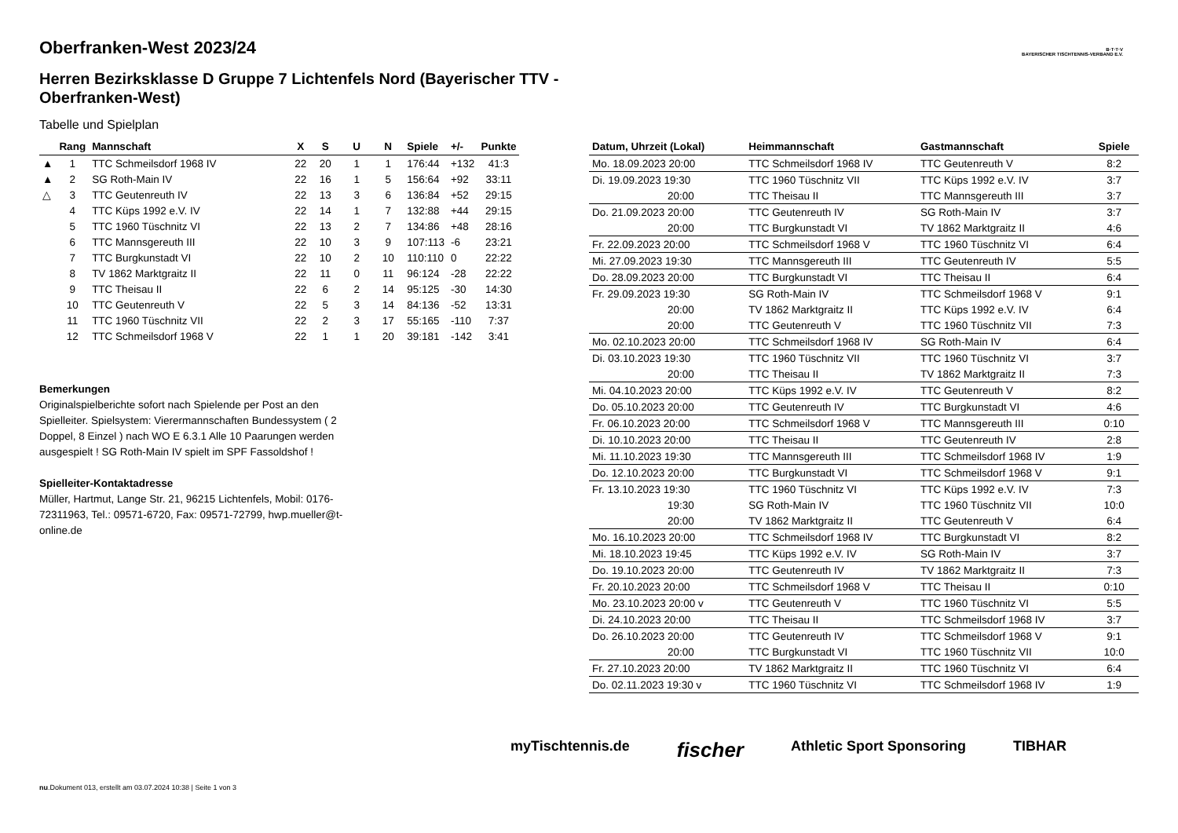B·T·T·V
BAYERISCHER TISCHTENNIS-VERBAND E.V.
Oberfranken-West 2023/24
Herren Bezirksklasse D Gruppe 7 Lichtenfels Nord (Bayerischer TTV - Oberfranken-West)
Tabelle und Spielplan
| | Rang | Mannschaft | X | S | U | N | Spiele | +/- | Punkte |
| --- | --- | --- | --- | --- | --- | --- | --- | --- | --- |
| ▲ | 1 | TTC Schmeilsdorf 1968 IV | 22 | 20 | 1 | 1 | 176:44 | +132 | 41:3 |
| ▲ | 2 | SG Roth-Main IV | 22 | 16 | 1 | 5 | 156:64 | +92 | 33:11 |
| △ | 3 | TTC Geutenreuth IV | 22 | 13 | 3 | 6 | 136:84 | +52 | 29:15 |
| | 4 | TTC Küps 1992 e.V. IV | 22 | 14 | 1 | 7 | 132:88 | +44 | 29:15 |
| | 5 | TTC 1960 Tüschnitz VI | 22 | 13 | 2 | 7 | 134:86 | +48 | 28:16 |
| | 6 | TTC Mannsgereuth III | 22 | 10 | 3 | 9 | 107:113 | -6 | 23:21 |
| | 7 | TTC Burgkunstadt VI | 22 | 10 | 2 | 10 | 110:110 | 0 | 22:22 |
| | 8 | TV 1862 Marktgraitz II | 22 | 11 | 0 | 11 | 96:124 | -28 | 22:22 |
| | 9 | TTC Theisau II | 22 | 6 | 2 | 14 | 95:125 | -30 | 14:30 |
| | 10 | TTC Geutenreuth V | 22 | 5 | 3 | 14 | 84:136 | -52 | 13:31 |
| | 11 | TTC 1960 Tüschnitz VII | 22 | 2 | 3 | 17 | 55:165 | -110 | 7:37 |
| | 12 | TTC Schmeilsdorf 1968 V | 22 | 1 | 1 | 20 | 39:181 | -142 | 3:41 |
Bemerkungen
Originalspielberichte sofort nach Spielende per Post an den Spielleiter. Spielsystem: Vierermannschaften Bundessystem ( 2 Doppel, 8 Einzel ) nach WO E 6.3.1 Alle 10 Paarungen werden ausgespielt ! SG Roth-Main IV spielt im SPF Fassoldshof !
Spielleiter-Kontaktadresse
Müller, Hartmut, Lange Str. 21, 96215 Lichtenfels, Mobil: 0176-72311963, Tel.: 09571-6720, Fax: 09571-72799, hwp.mueller@t-online.de
| Datum, Uhrzeit (Lokal) | Heimmannschaft | Gastmannschaft | Spiele |
| --- | --- | --- | --- |
| Mo. 18.09.2023 20:00 | TTC Schmeilsdorf 1968 IV | TTC Geutenreuth V | 8:2 |
| Di. 19.09.2023 19:30 | TTC 1960 Tüschnitz VII | TTC Küps 1992 e.V. IV | 3:7 |
| 20:00 | TTC Theisau II | TTC Mannsgereuth III | 3:7 |
| Do. 21.09.2023 20:00 | TTC Geutenreuth IV | SG Roth-Main IV | 3:7 |
| 20:00 | TTC Burgkunstadt VI | TV 1862 Marktgraitz II | 4:6 |
| Fr. 22.09.2023 20:00 | TTC Schmeilsdorf 1968 V | TTC 1960 Tüschnitz VI | 6:4 |
| Mi. 27.09.2023 19:30 | TTC Mannsgereuth III | TTC Geutenreuth IV | 5:5 |
| Do. 28.09.2023 20:00 | TTC Burgkunstadt VI | TTC Theisau II | 6:4 |
| Fr. 29.09.2023 19:30 | SG Roth-Main IV | TTC Schmeilsdorf 1968 V | 9:1 |
| 20:00 | TV 1862 Marktgraitz II | TTC Küps 1992 e.V. IV | 6:4 |
| 20:00 | TTC Geutenreuth V | TTC 1960 Tüschnitz VII | 7:3 |
| Mo. 02.10.2023 20:00 | TTC Schmeilsdorf 1968 IV | SG Roth-Main IV | 6:4 |
| Di. 03.10.2023 19:30 | TTC 1960 Tüschnitz VII | TTC 1960 Tüschnitz VI | 3:7 |
| 20:00 | TTC Theisau II | TV 1862 Marktgraitz II | 7:3 |
| Mi. 04.10.2023 20:00 | TTC Küps 1992 e.V. IV | TTC Geutenreuth V | 8:2 |
| Do. 05.10.2023 20:00 | TTC Geutenreuth IV | TTC Burgkunstadt VI | 4:6 |
| Fr. 06.10.2023 20:00 | TTC Schmeilsdorf 1968 V | TTC Mannsgereuth III | 0:10 |
| Di. 10.10.2023 20:00 | TTC Theisau II | TTC Geutenreuth IV | 2:8 |
| Mi. 11.10.2023 19:30 | TTC Mannsgereuth III | TTC Schmeilsdorf 1968 IV | 1:9 |
| Do. 12.10.2023 20:00 | TTC Burgkunstadt VI | TTC Schmeilsdorf 1968 V | 9:1 |
| Fr. 13.10.2023 19:30 | TTC 1960 Tüschnitz VI | TTC Küps 1992 e.V. IV | 7:3 |
| 19:30 | SG Roth-Main IV | TTC 1960 Tüschnitz VII | 10:0 |
| 20:00 | TV 1862 Marktgraitz II | TTC Geutenreuth V | 6:4 |
| Mo. 16.10.2023 20:00 | TTC Schmeilsdorf 1968 IV | TTC Burgkunstadt VI | 8:2 |
| Mi. 18.10.2023 19:45 | TTC Küps 1992 e.V. IV | SG Roth-Main IV | 3:7 |
| Do. 19.10.2023 20:00 | TTC Geutenreuth IV | TV 1862 Marktgraitz II | 7:3 |
| Fr. 20.10.2023 20:00 | TTC Schmeilsdorf 1968 V | TTC Theisau II | 0:10 |
| Mo. 23.10.2023 20:00 v | TTC Geutenreuth V | TTC 1960 Tüschnitz VI | 5:5 |
| Di. 24.10.2023 20:00 | TTC Theisau II | TTC Schmeilsdorf 1968 IV | 3:7 |
| Do. 26.10.2023 20:00 | TTC Geutenreuth IV | TTC Schmeilsdorf 1968 V | 9:1 |
| 20:00 | TTC Burgkunstadt VI | TTC 1960 Tüschnitz VII | 10:0 |
| Fr. 27.10.2023 20:00 | TV 1862 Marktgraitz II | TTC 1960 Tüschnitz VI | 6:4 |
| Do. 02.11.2023 19:30 v | TTC 1960 Tüschnitz VI | TTC Schmeilsdorf 1968 IV | 1:9 |
myTischtennis.de fischer Athletic Sport Sponsoring TIBHAR
nu.Dokument 013, erstellt am 03.07.2024 10:38 | Seite 1 von 3